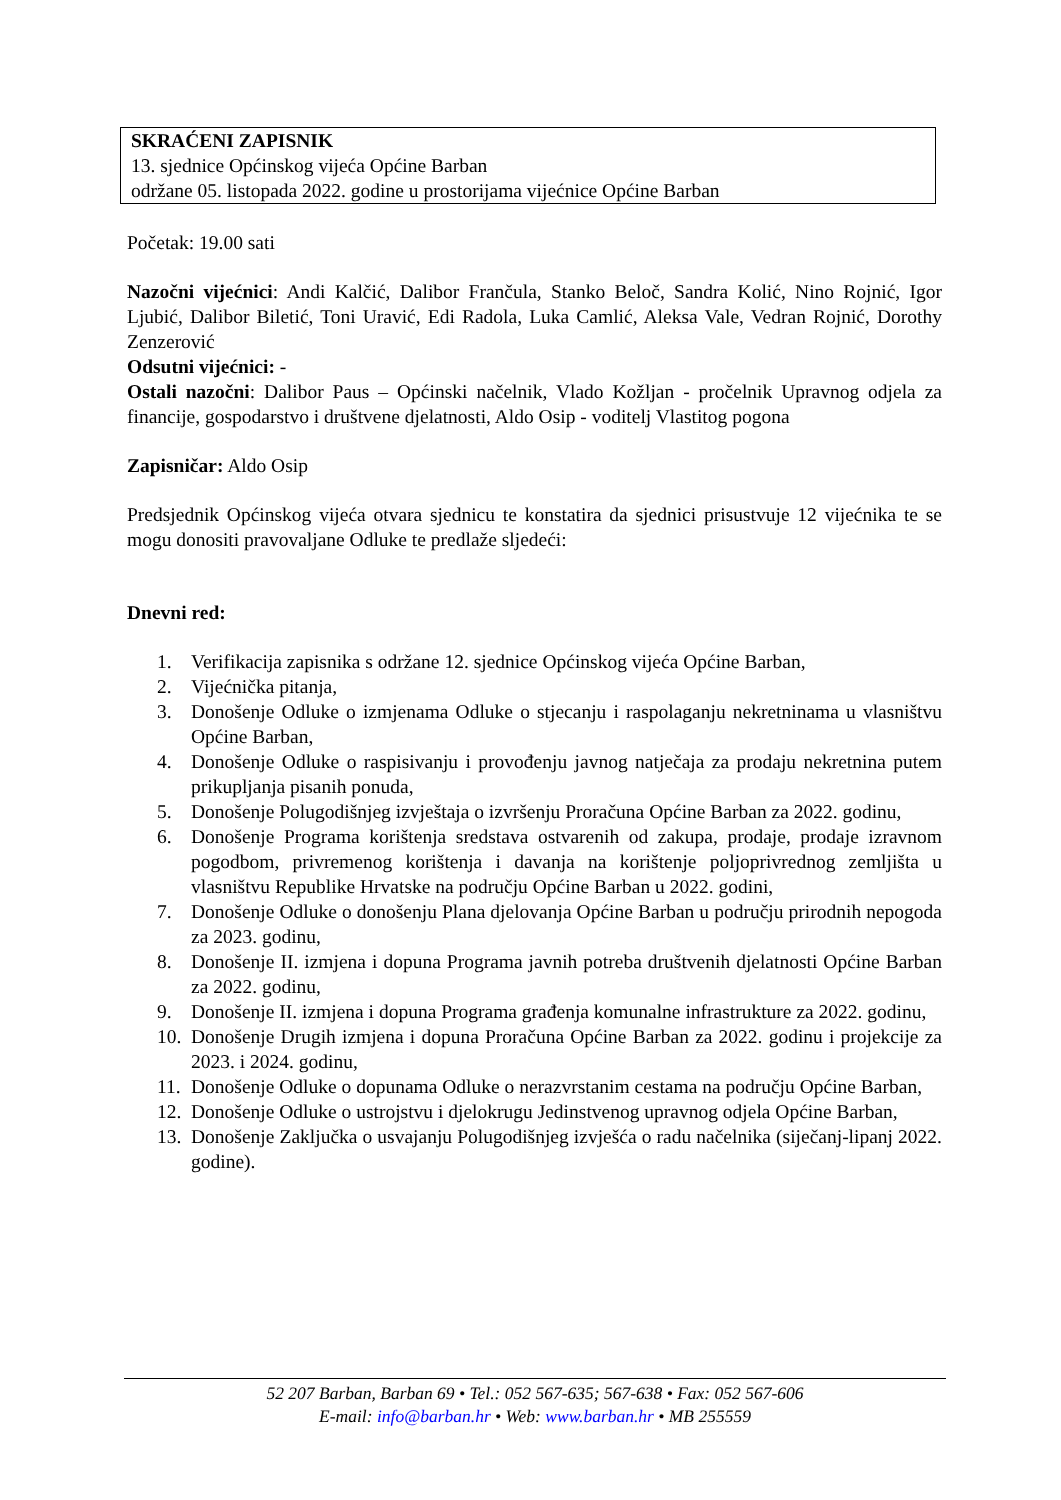SKRAĆENI ZAPISNIK
13. sjednice Općinskog vijeća Općine Barban
održane 05. listopada 2022. godine u prostorijama vijećnice Općine Barban
Početak: 19.00 sati
Nazočni vijećnici: Andi Kalčić, Dalibor Frančula, Stanko Beloč, Sandra Kolić, Nino Rojnić, Igor Ljubić, Dalibor Biletić, Toni Uravić, Edi Radola, Luka Camlić, Aleksa Vale, Vedran Rojnić, Dorothy Zenzerović
Odsutni vijećnici: -
Ostali nazočni: Dalibor Paus – Općinski načelnik, Vlado Kožljan - pročelnik Upravnog odjela za financije, gospodarstvo i društvene djelatnosti, Aldo Osip - voditelj Vlastitog pogona
Zapisničar: Aldo Osip
Predsjednik Općinskog vijeća otvara sjednicu te konstatira da sjednici prisustvuje 12 vijećnika te se mogu donositi pravovaljane Odluke te predlaže sljedeći:
Dnevni red:
1. Verifikacija zapisnika s održane 12. sjednice Općinskog vijeća Općine Barban,
2. Vijećnička pitanja,
3. Donošenje Odluke o izmjenama Odluke o stjecanju i raspolaganju nekretninama u vlasništvu Općine Barban,
4. Donošenje Odluke o raspisivanju i provođenju javnog natječaja za prodaju nekretnina putem prikupljanja pisanih ponuda,
5. Donošenje Polugodišnjeg izvještaja o izvršenju Proračuna Općine Barban za 2022. godinu,
6. Donošenje Programa korištenja sredstava ostvarenih od zakupa, prodaje, prodaje izravnom pogodbom, privremenog korištenja i davanja na korištenje poljoprivrednog zemljišta u vlasništvu Republike Hrvatske na području Općine Barban u 2022. godini,
7. Donošenje Odluke o donošenju Plana djelovanja Općine Barban u području prirodnih nepogoda za 2023. godinu,
8. Donošenje II. izmjena i dopuna Programa javnih potreba društvenih djelatnosti Općine Barban za 2022. godinu,
9. Donošenje II. izmjena i dopuna Programa građenja komunalne infrastrukture za 2022. godinu,
10. Donošenje Drugih izmjena i dopuna Proračuna Općine Barban za 2022. godinu i projekcije za 2023. i 2024. godinu,
11. Donošenje Odluke o dopunama Odluke o nerazvrstanim cestama na području Općine Barban,
12. Donošenje Odluke o ustrojstvu i djelokrugu Jedinstvenog upravnog odjela Općine Barban,
13. Donošenje Zaključka o usvajanju Polugodišnjeg izvješća o radu načelnika (siječanj-lipanj 2022. godine).
52 207 Barban, Barban 69 • Tel.: 052 567-635; 567-638 • Fax: 052 567-606
E-mail: info@barban.hr • Web: www.barban.hr • MB 255559